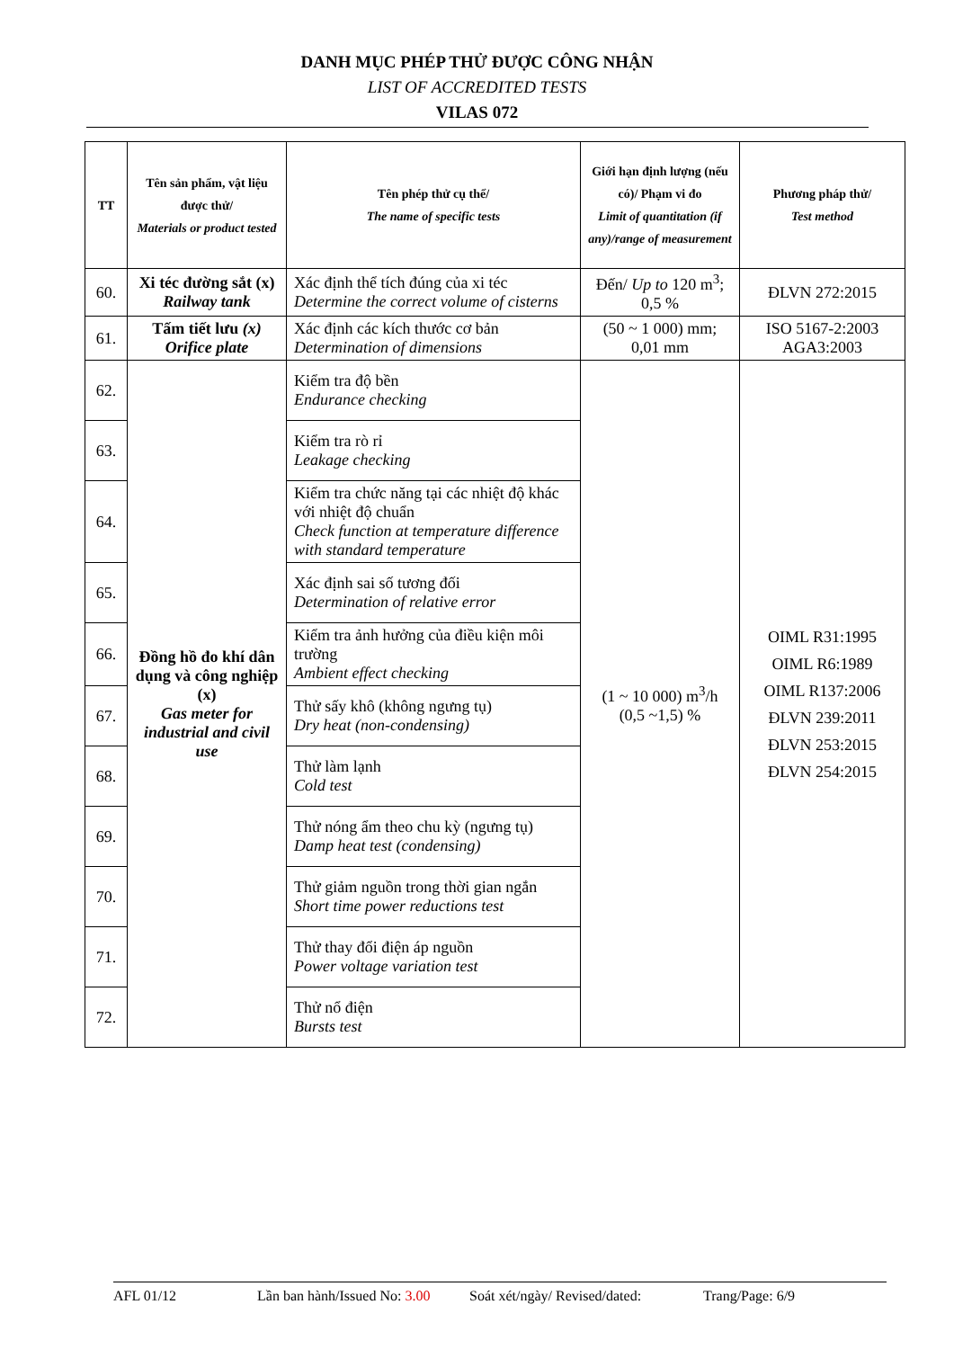DANH MỤC PHÉP THỬ ĐƯỢC CÔNG NHẬN
LIST OF ACCREDITED TESTS
VILAS 072
| TT | Tên sản phẩm, vật liệu được thử/ Materials or product tested | Tên phép thử cụ thể/ The name of specific tests | Giới hạn định lượng (nếu có)/ Phạm vi đo Limit of quantitation (if any)/range of measurement | Phương pháp thử/ Test method |
| --- | --- | --- | --- | --- |
| 60. | Xi téc đường sắt (x) Railway tank | Xác định thể tích đúng của xi téc Determine the correct volume of cisterns | Đến/ Up to 120 m<sup>3</sup>; 0,5 % | ĐLVN 272:2015 |
| 61. | Tấm tiết lưu (x) Orifice plate | Xác định các kích thước cơ bản Determination of dimensions | (50 ~ 1 000) mm; 0,01 mm | ISO 5167-2:2003 AGA3:2003 |
| 62. | Đồng hồ đo khí dân dụng và công nghiệp (x) Gas meter for industrial and civil use | Kiểm tra độ bền Endurance checking | (1 ~ 10 000) m<sup>3</sup>/h (0,5 ~1,5) % | OIML R31:1995 OIML R6:1989 OIML R137:2006 ĐLVN 239:2011 ĐLVN 253:2015 ĐLVN 254:2015 |
| 63. | | Kiểm tra rò rỉ Leakage checking | | |
| 64. | | Kiểm tra chức năng tại các nhiệt độ khác với nhiệt độ chuẩn Check function at temperature difference with standard temperature | | |
| 65. | | Xác định sai số tương đối Determination of relative error | | |
| 66. | | Kiểm tra ảnh hưởng của điều kiện môi trường Ambient effect checking | | |
| 67. | | Thử sấy khô (không ngưng tụ) Dry heat (non-condensing) | | |
| 68. | | Thử làm lạnh Cold test | | |
| 69. | | Thử nóng ẩm theo chu kỳ (ngưng tụ) Damp heat test (condensing) | | |
| 70. | | Thử giảm nguồn trong thời gian ngắn Short time power reductions test | | |
| 71. | | Thử thay đổi điện áp nguồn Power voltage variation test | | |
| 72. | | Thử nổ điện Bursts test | | |
AFL 01/12 Lần ban hành/Issued No: 3.00 Soát xét/ngày/ Revised/dated: Trang/Page: 6/9